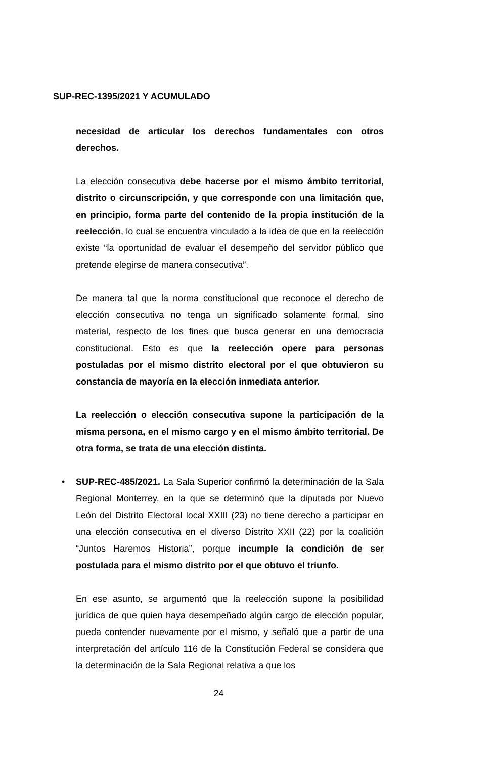SUP-REC-1395/2021 Y ACUMULADO
necesidad de articular los derechos fundamentales con otros derechos.
La elección consecutiva debe hacerse por el mismo ámbito territorial, distrito o circunscripción, y que corresponde con una limitación que, en principio, forma parte del contenido de la propia institución de la reelección, lo cual se encuentra vinculado a la idea de que en la reelección existe “la oportunidad de evaluar el desempeño del servidor público que pretende elegirse de manera consecutiva”.
De manera tal que la norma constitucional que reconoce el derecho de elección consecutiva no tenga un significado solamente formal, sino material, respecto de los fines que busca generar en una democracia constitucional. Esto es que la reelección opere para personas postuladas por el mismo distrito electoral por el que obtuvieron su constancia de mayoría en la elección inmediata anterior.
La reelección o elección consecutiva supone la participación de la misma persona, en el mismo cargo y en el mismo ámbito territorial. De otra forma, se trata de una elección distinta.
• SUP-REC-485/2021. La Sala Superior confirmó la determinación de la Sala Regional Monterrey, en la que se determinó que la diputada por Nuevo León del Distrito Electoral local XXIII (23) no tiene derecho a participar en una elección consecutiva en el diverso Distrito XXII (22) por la coalición “Juntos Haremos Historia”, porque incumple la condición de ser postulada para el mismo distrito por el que obtuvo el triunfo.
En ese asunto, se argumentó que la reelección supone la posibilidad jurídica de que quien haya desempeñado algún cargo de elección popular, pueda contender nuevamente por el mismo, y señaló que a partir de una interpretación del artículo 116 de la Constitución Federal se considera que la determinación de la Sala Regional relativa a que los
24